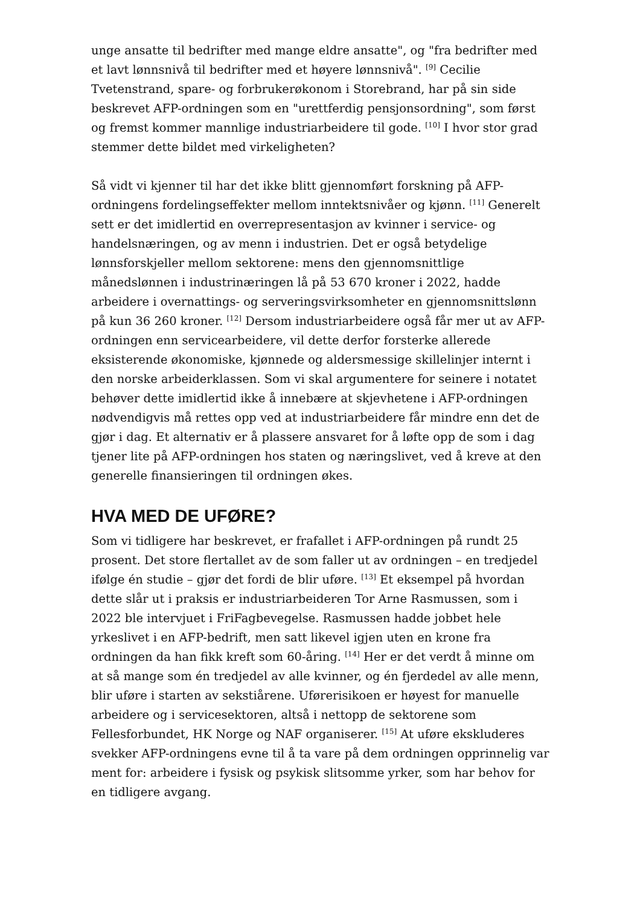unge ansatte til bedrifter med mange eldre ansatte", og "fra bedrifter med et lavt lønnsnivå til bedrifter med et høyere lønnsnivå". <sup>[9]</sup> Cecilie Tvetenstrand, spare- og forbrukerøkonom i Storebrand, har på sin side beskrevet AFP-ordningen som en "urettferdig pensjonsordning", som først og fremst kommer mannlige industriarbeidere til gode. <sup>[10]</sup> I hvor stor grad stemmer dette bildet med virkeligheten?
Så vidt vi kjenner til har det ikke blitt gjennomført forskning på AFP-ordningens fordelingseffekter mellom inntektsnivåer og kjønn. <sup>[11]</sup> Generelt sett er det imidlertid en overrepresentasjon av kvinner i service- og handelsnæringen, og av menn i industrien. Det er også betydelige lønnsforskjeller mellom sektorene: mens den gjennomsnittlige månedslønnen i industrinæringen lå på 53 670 kroner i 2022, hadde arbeidere i overnattings- og serveringsvirksomheter en gjennomsnittslønn på kun 36 260 kroner. <sup>[12]</sup> Dersom industriarbeidere også får mer ut av AFP-ordningen enn servicearbeidere, vil dette derfor forsterke allerede eksisterende økonomiske, kjønnede og aldersmessige skillelinjer internt i den norske arbeiderklassen. Som vi skal argumentere for seinere i notatet behøver dette imidlertid ikke å innebære at skjevhetene i AFP-ordningen nødvendigvis må rettes opp ved at industriarbeidere får mindre enn det de gjør i dag. Et alternativ er å plassere ansvaret for å løfte opp de som i dag tjener lite på AFP-ordningen hos staten og næringslivet, ved å kreve at den generelle finansieringen til ordningen økes.
HVA MED DE UFØRE?
Som vi tidligere har beskrevet, er frafallet i AFP-ordningen på rundt 25 prosent. Det store flertallet av de som faller ut av ordningen – en tredjedel ifølge én studie – gjør det fordi de blir uføre. <sup>[13]</sup> Et eksempel på hvordan dette slår ut i praksis er industriarbeideren Tor Arne Rasmussen, som i 2022 ble intervjuet i FriFagbevegelse. Rasmussen hadde jobbet hele yrkeslivet i en AFP-bedrift, men satt likevel igjen uten en krone fra ordningen da han fikk kreft som 60-åring. <sup>[14]</sup> Her er det verdt å minne om at så mange som én tredjedel av alle kvinner, og én fjerdedel av alle menn, blir uføre i starten av sekstiårene. Uførerisikoen er høyest for manuelle arbeidere og i servicesektoren, altså i nettopp de sektorene som Fellesforbundet, HK Norge og NAF organiserer. <sup>[15]</sup> At uføre ekskluderes svekker AFP-ordningens evne til å ta vare på dem ordningen opprinnelig var ment for: arbeidere i fysisk og psykisk slitsomme yrker, som har behov for en tidligere avgang.